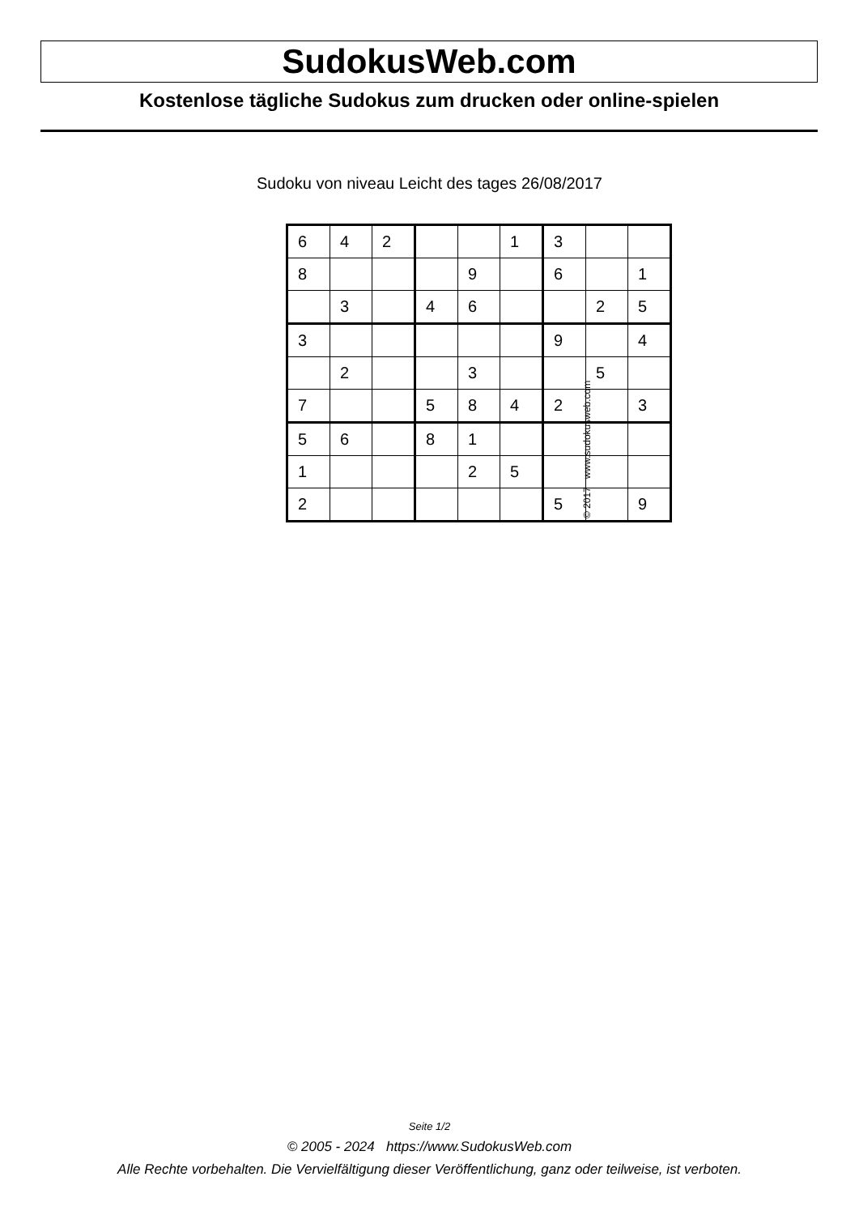SudokusWeb.com
Kostenlose tägliche Sudokus zum drucken oder online-spielen
Sudoku von niveau Leicht des tages 26/08/2017
| 6 | 4 | 2 | | | 1 | 3 | | |
| 8 | | | | 9 | | 6 | | 1 |
| | 3 | | 4 | 6 | | | 2 | 5 |
| 3 | | | | | | 9 | | 4 |
| | 2 | | | 3 | | | 5 | |
| 7 | | | 5 | 8 | 4 | 2 | | 3 |
| 5 | 6 | | 8 | 1 | | | | |
| 1 | | | | 2 | 5 | | | |
| 2 | | | | | | 5 | | 9 |
© 2017 www.sudokusweb.com
Seite 1/2
© 2005 - 2024 https://www.SudokusWeb.com
Alle Rechte vorbehalten. Die Vervielfältigung dieser Veröffentlichung, ganz oder teilweise, ist verboten.